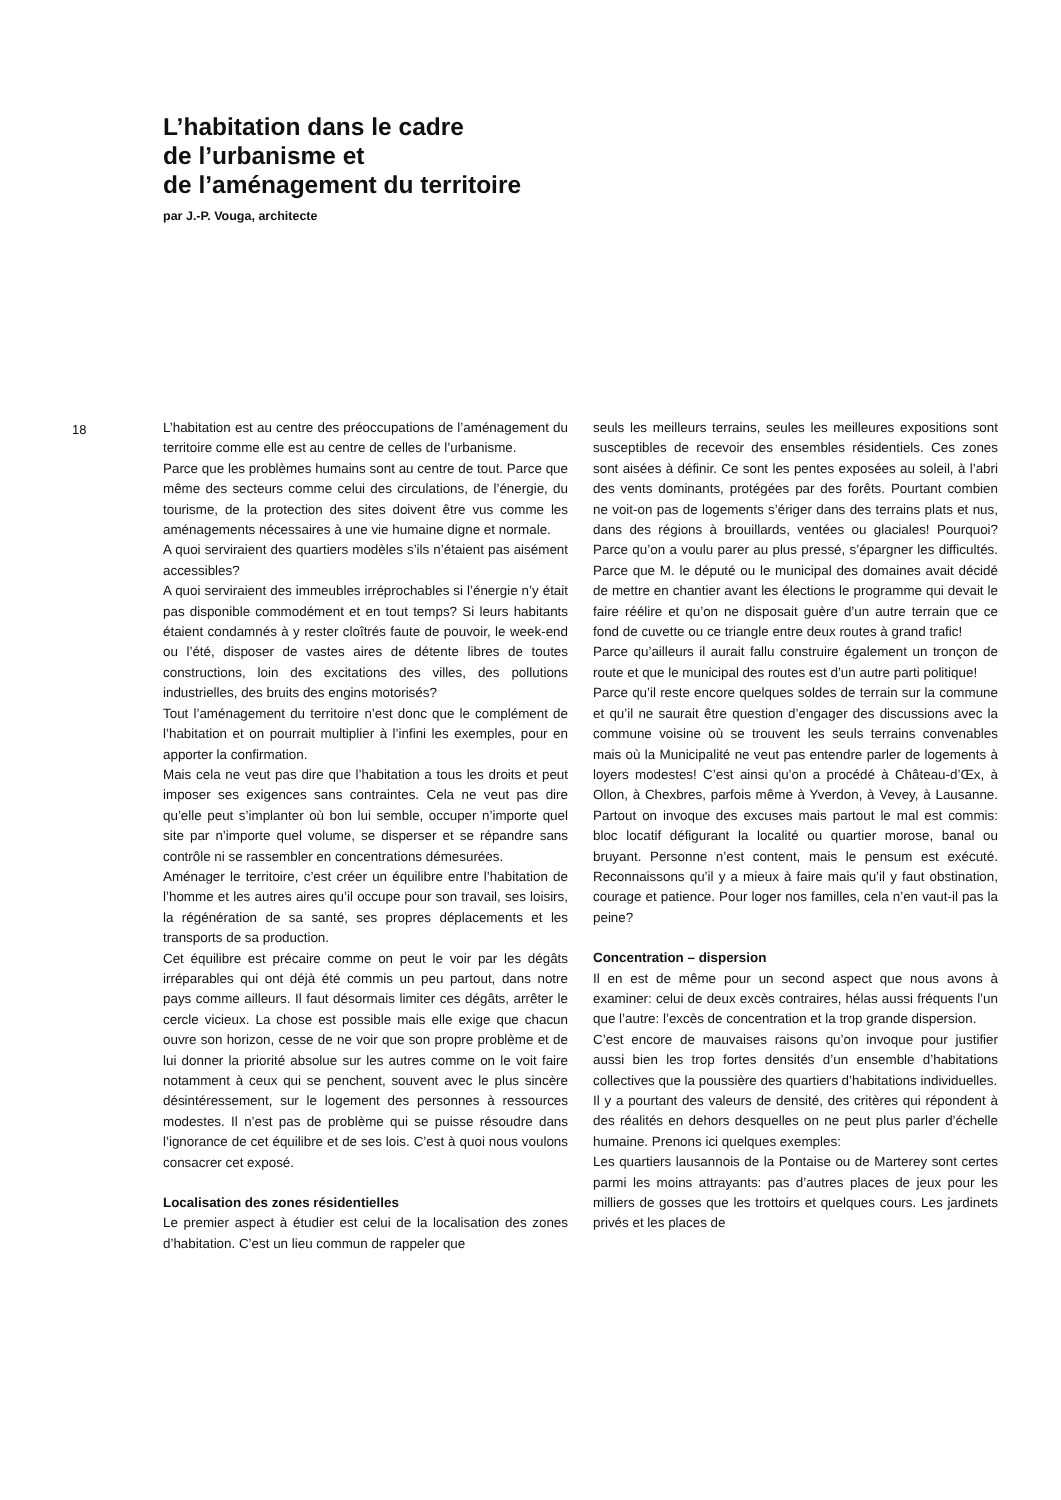L’habitation dans le cadre
de l’urbanisme et
de l’aménagement du territoire
par J.-P. Vouga, architecte
18
L’habitation est au centre des préoccupations de l’aménagement du territoire comme elle est au centre de celles de l’urbanisme.
Parce que les problèmes humains sont au centre de tout. Parce que même des secteurs comme celui des circulations, de l’énergie, du tourisme, de la protection des sites doivent être vus comme les aménagements nécessaires à une vie humaine digne et normale.
A quoi serviraient des quartiers modèles s’ils n’étaient pas aisément accessibles?
A quoi serviraient des immeubles irréprochables si l’énergie n’y était pas disponible commodément et en tout temps? Si leurs habitants étaient condamnés à y rester cloîtrés faute de pouvoir, le week-end ou l’été, disposer de vastes aires de détente libres de toutes constructions, loin des excitations des villes, des pollutions industrielles, des bruits des engins motorisés?
Tout l’aménagement du territoire n’est donc que le complément de l’habitation et on pourrait multiplier à l’infini les exemples, pour en apporter la confirmation.
Mais cela ne veut pas dire que l’habitation a tous les droits et peut imposer ses exigences sans contraintes. Cela ne veut pas dire qu’elle peut s’implanter où bon lui semble, occuper n’importe quel site par n’importe quel volume, se disperser et se répandre sans contrôle ni se rassembler en concentrations démesurées.
Aménager le territoire, c’est créer un équilibre entre l’habitation de l’homme et les autres aires qu’il occupe pour son travail, ses loisirs, la régénération de sa santé, ses propres déplacements et les transports de sa production.
Cet équilibre est précaire comme on peut le voir par les dégâts irréparables qui ont déjà été commis un peu partout, dans notre pays comme ailleurs. Il faut désormais limiter ces dégâts, arrêter le cercle vicieux. La chose est possible mais elle exige que chacun ouvre son horizon, cesse de ne voir que son propre problème et de lui donner la priorité absolue sur les autres comme on le voit faire notamment à ceux qui se penchent, souvent avec le plus sincère désintéressement, sur le logement des personnes à ressources modestes. Il n’est pas de problème qui se puisse résoudre dans l’ignorance de cet équilibre et de ses lois. C’est à quoi nous voulons consacrer cet exposé.
Localisation des zones résidentielles
Le premier aspect à étudier est celui de la localisation des zones d’habitation. C’est un lieu commun de rappeler que
seuls les meilleurs terrains, seules les meilleures expositions sont susceptibles de recevoir des ensembles résidentiels. Ces zones sont aisées à définir. Ce sont les pentes exposées au soleil, à l’abri des vents dominants, protégées par des forêts. Pourtant combien ne voit-on pas de logements s’ériger dans des terrains plats et nus, dans des régions à brouillards, ventées ou glaciales! Pourquoi? Parce qu’on a voulu parer au plus pressé, s’épargner les difficultés. Parce que M. le député ou le municipal des domaines avait décidé de mettre en chantier avant les élections le programme qui devait le faire réélire et qu’on ne disposait guère d’un autre terrain que ce fond de cuvette ou ce triangle entre deux routes à grand trafic!
Parce qu’ailleurs il aurait fallu construire également un tronçon de route et que le municipal des routes est d’un autre parti politique!
Parce qu’il reste encore quelques soldes de terrain sur la commune et qu’il ne saurait être question d’engager des discussions avec la commune voisine où se trouvent les seuls terrains convenables mais où la Municipalité ne veut pas entendre parler de logements à loyers modestes! C’est ainsi qu’on a procédé à Château-d’Œx, à Ollon, à Chexbres, parfois même à Yverdon, à Vevey, à Lausanne. Partout on invoque des excuses mais partout le mal est commis: bloc locatif défigurant la localité ou quartier morose, banal ou bruyant. Personne n’est content, mais le pensum est exécuté. Reconnaissons qu’il y a mieux à faire mais qu’il y faut obstination, courage et patience. Pour loger nos familles, cela n’en vaut-il pas la peine?
Concentration – dispersion
Il en est de même pour un second aspect que nous avons à examiner: celui de deux excès contraires, hélas aussi fréquents l’un que l’autre: l’excès de concentration et la trop grande dispersion.
C’est encore de mauvaises raisons qu’on invoque pour justifier aussi bien les trop fortes densités d’un ensemble d’habitations collectives que la poussière des quartiers d’habitations individuelles.
Il y a pourtant des valeurs de densité, des critères qui répondent à des réalités en dehors desquelles on ne peut plus parler d’échelle humaine. Prenons ici quelques exemples:
Les quartiers lausannois de la Pontaise ou de Marterey sont certes parmi les moins attrayants: pas d’autres places de jeux pour les milliers de gosses que les trottoirs et quelques cours. Les jardinets privés et les places de